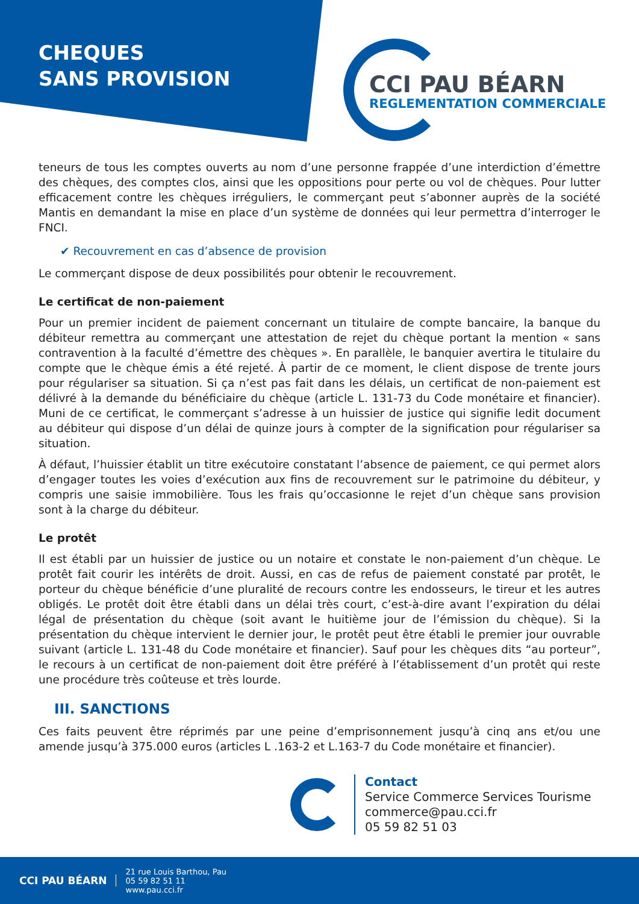CHEQUES
SANS PROVISION
CCI PAU BÉARN
REGLEMENTATION COMMERCIALE
teneurs de tous les comptes ouverts au nom d’une personne frappée d’une interdiction d’émettre des chèques, des comptes clos, ainsi que les oppositions pour perte ou vol de chèques. Pour lutter efficacement contre les chèques irréguliers, le commerçant peut s’abonner auprès de la société Mantis en demandant la mise en place d’un système de données qui leur permettra d’interroger le FNCI.
✔ Recouvrement en cas d’absence de provision
Le commerçant dispose de deux possibilités pour obtenir le recouvrement.
Le certificat de non-paiement
Pour un premier incident de paiement concernant un titulaire de compte bancaire, la banque du débiteur remettra au commerçant une attestation de rejet du chèque portant la mention « sans contravention à la faculté d’émettre des chèques ». En parallèle, le banquier avertira le titulaire du compte que le chèque émis a été rejeté. À partir de ce moment, le client dispose de trente jours pour régulariser sa situation. Si ça n’est pas fait dans les délais, un certificat de non-paiement est délivré à la demande du bénéficiaire du chèque (article L. 131-73 du Code monétaire et financier). Muni de ce certificat, le commerçant s’adresse à un huissier de justice qui signifie ledit document au débiteur qui dispose d’un délai de quinze jours à compter de la signification pour régulariser sa situation.
À défaut, l’huissier établit un titre exécutoire constatant l’absence de paiement, ce qui permet alors d’engager toutes les voies d’exécution aux fins de recouvrement sur le patrimoine du débiteur, y compris une saisie immobilière. Tous les frais qu’occasionne le rejet d’un chèque sans provision sont à la charge du débiteur.
Le protêt
Il est établi par un huissier de justice ou un notaire et constate le non-paiement d’un chèque. Le protêt fait courir les intérêts de droit. Aussi, en cas de refus de paiement constaté par protêt, le porteur du chèque bénéficie d’une pluralité de recours contre les endosseurs, le tireur et les autres obligés. Le protêt doit être établi dans un délai très court, c’est-à-dire avant l’expiration du délai légal de présentation du chèque (soit avant le huitième jour de l’émission du chèque). Si la présentation du chèque intervient le dernier jour, le protêt peut être établi le premier jour ouvrable suivant (article L. 131-48 du Code monétaire et financier). Sauf pour les chèques dits “au porteur”, le recours à un certificat de non-paiement doit être préféré à l’établissement d’un protêt qui reste une procédure très coûteuse et très lourde.
III. SANCTIONS
Ces faits peuvent être réprimés par une peine d’emprisonnement jusqu’à cinq ans et/ou une amende jusqu’à 375.000 euros (articles L .163-2 et L.163-7 du Code monétaire et financier).
Contact
Service Commerce Services Tourisme
commerce@pau.cci.fr
05 59 82 51 03
CCI PAU BÉARN
21 rue Louis Barthou, Pau
05 59 82 51 11
www.pau.cci.fr